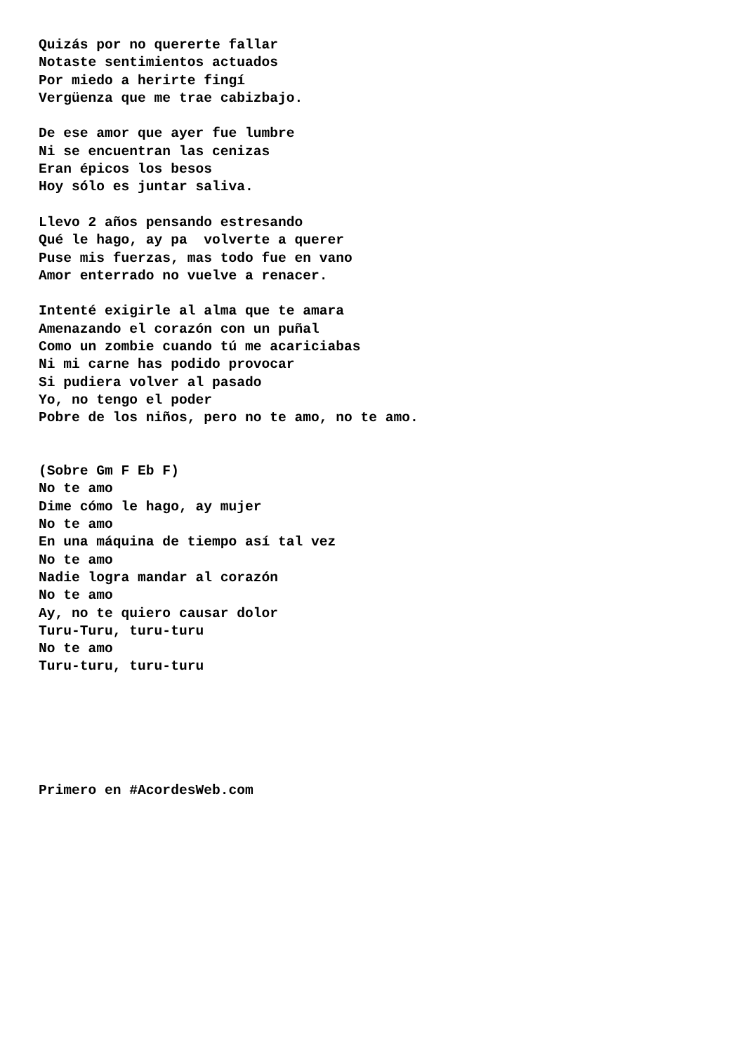Quizás por no quererte fallar
Notaste sentimientos actuados
Por miedo a herirte fingí
Vergüenza que me trae cabizbajo.

De ese amor que ayer fue lumbre
Ni se encuentran las cenizas
Eran épicos los besos
Hoy sólo es juntar saliva.

Llevo 2 años pensando estresando
Qué le hago, ay pa  volverte a querer
Puse mis fuerzas, mas todo fue en vano
Amor enterrado no vuelve a renacer.

Intenté exigirle al alma que te amara
Amenazando el corazón con un puñal
Como un zombie cuando tú me acariciabas
Ni mi carne has podido provocar
Si pudiera volver al pasado
Yo, no tengo el poder
Pobre de los niños, pero no te amo, no te amo.


(Sobre Gm F Eb F)
No te amo
Dime cómo le hago, ay mujer
No te amo
En una máquina de tiempo así tal vez
No te amo
Nadie logra mandar al corazón
No te amo
Ay, no te quiero causar dolor
Turu-Turu, turu-turu
No te amo
Turu-turu, turu-turu






Primero en #AcordesWeb.com